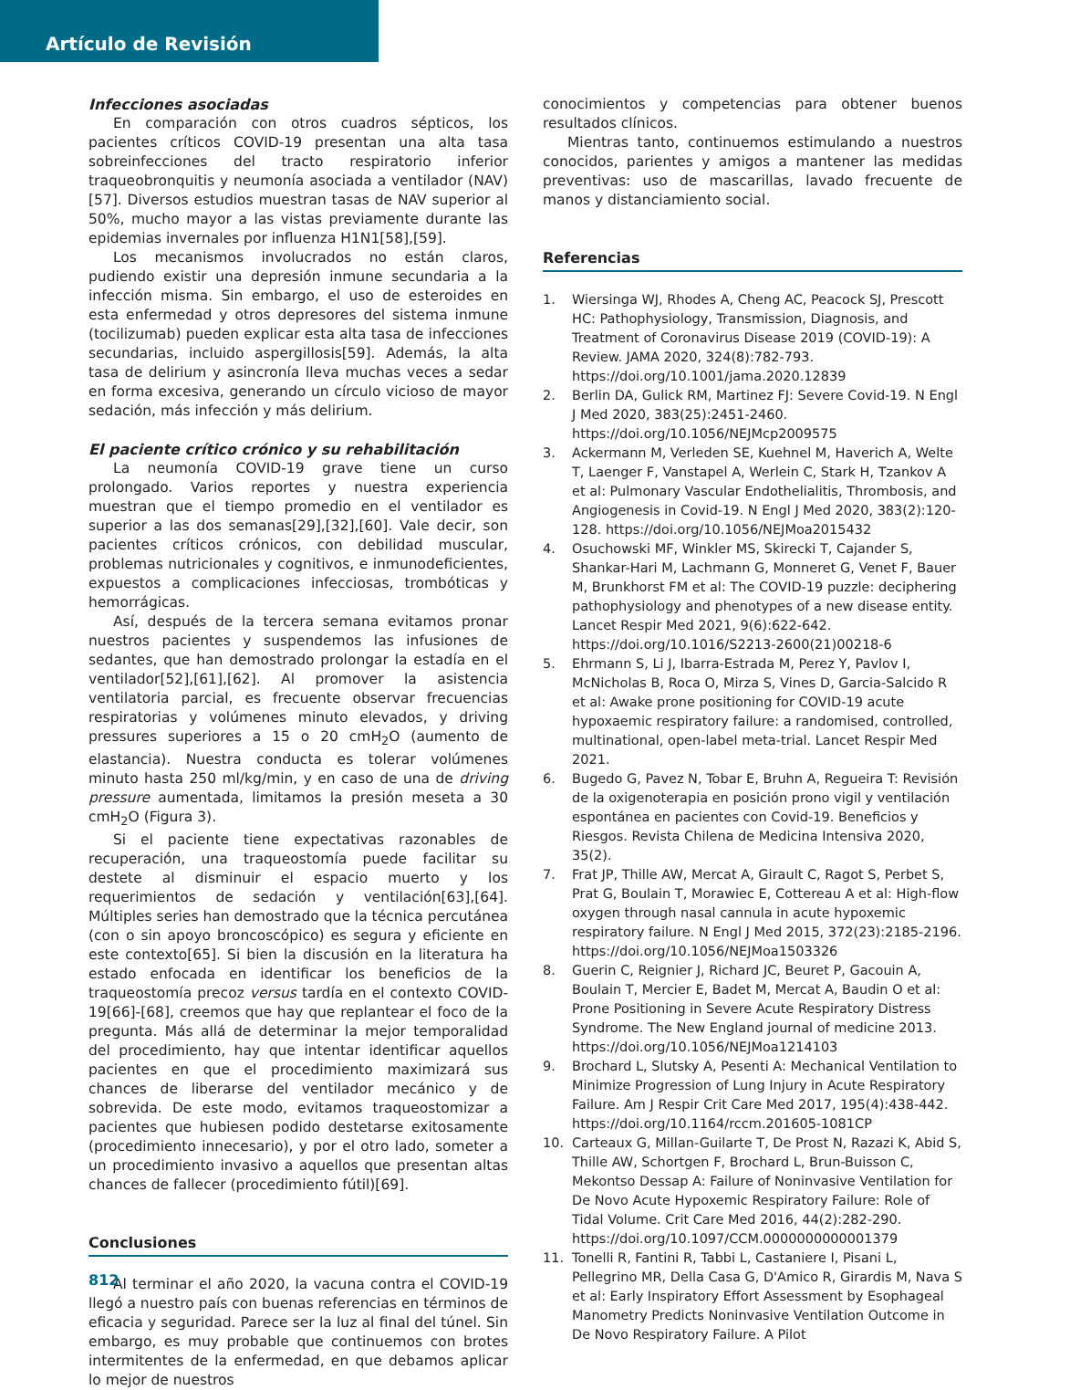Artículo de Revisión
Infecciones asociadas
En comparación con otros cuadros sépticos, los pacientes críticos COVID-19 presentan una alta tasa sobreinfecciones del tracto respiratorio inferior traqueobronquitis y neumonía asociada a ventilador (NAV)[57]. Diversos estudios muestran tasas de NAV superior al 50%, mucho mayor a las vistas previamente durante las epidemias invernales por influenza H1N1[58],[59].
Los mecanismos involucrados no están claros, pudiendo existir una depresión inmune secundaria a la infección misma. Sin embargo, el uso de esteroides en esta enfermedad y otros depresores del sistema inmune (tocilizumab) pueden explicar esta alta tasa de infecciones secundarias, incluido aspergillosis[59]. Además, la alta tasa de delirium y asincronía lleva muchas veces a sedar en forma excesiva, generando un círculo vicioso de mayor sedación, más infección y más delirium.
El paciente crítico crónico y su rehabilitación
La neumonía COVID-19 grave tiene un curso prolongado. Varios reportes y nuestra experiencia muestran que el tiempo promedio en el ventilador es superior a las dos semanas[29],[32],[60]. Vale decir, son pacientes críticos crónicos, con debilidad muscular, problemas nutricionales y cognitivos, e inmunodeficientes, expuestos a complicaciones infecciosas, trombóticas y hemorrágicas.
Así, después de la tercera semana evitamos pronar nuestros pacientes y suspendemos las infusiones de sedantes, que han demostrado prolongar la estadía en el ventilador[52],[61],[62]. Al promover la asistencia ventilatoria parcial, es frecuente observar frecuencias respiratorias y volúmenes minuto elevados, y driving pressures superiores a 15 o 20 cmH<sub>2</sub>O (aumento de elastancia). Nuestra conducta es tolerar volúmenes minuto hasta 250 ml/kg/min, y en caso de una de driving pressure aumentada, limitamos la presión meseta a 30 cmH<sub>2</sub>O (Figura 3).
Si el paciente tiene expectativas razonables de recuperación, una traqueostomía puede facilitar su destete al disminuir el espacio muerto y los requerimientos de sedación y ventilación[63],[64]. Múltiples series han demostrado que la técnica percutánea (con o sin apoyo broncoscópico) es segura y eficiente en este contexto[65]. Si bien la discusión en la literatura ha estado enfocada en identificar los beneficios de la traqueostomía precoz versus tardía en el contexto COVID-19[66]-[68], creemos que hay que replantear el foco de la pregunta. Más allá de determinar la mejor temporalidad del procedimiento, hay que intentar identificar aquellos pacientes en que el procedimiento maximizará sus chances de liberarse del ventilador mecánico y de sobrevida. De este modo, evitamos traqueostomizar a pacientes que hubiesen podido destetarse exitosamente (procedimiento innecesario), y por el otro lado, someter a un procedimiento invasivo a aquellos que presentan altas chances de fallecer (procedimiento fútil)[69].
Conclusiones
Al terminar el año 2020, la vacuna contra el COVID-19 llegó a nuestro país con buenas referencias en términos de eficacia y seguridad. Parece ser la luz al final del túnel. Sin embargo, es muy probable que continuemos con brotes intermitentes de la enfermedad, en que debamos aplicar lo mejor de nuestros
conocimientos y competencias para obtener buenos resultados clínicos.
Mientras tanto, continuemos estimulando a nuestros conocidos, parientes y amigos a mantener las medidas preventivas: uso de mascarillas, lavado frecuente de manos y distanciamiento social.
Referencias
1. Wiersinga WJ, Rhodes A, Cheng AC, Peacock SJ, Prescott HC: Pathophysiology, Transmission, Diagnosis, and Treatment of Coronavirus Disease 2019 (COVID-19): A Review. JAMA 2020, 324(8):782-793. https://doi.org/10.1001/jama.2020.12839
2. Berlin DA, Gulick RM, Martinez FJ: Severe Covid-19. N Engl J Med 2020, 383(25):2451-2460. https://doi.org/10.1056/NEJMcp2009575
3. Ackermann M, Verleden SE, Kuehnel M, Haverich A, Welte T, Laenger F, Vanstapel A, Werlein C, Stark H, Tzankov A et al: Pulmonary Vascular Endothelialitis, Thrombosis, and Angiogenesis in Covid-19. N Engl J Med 2020, 383(2):120-128. https://doi.org/10.1056/NEJMoa2015432
4. Osuchowski MF, Winkler MS, Skirecki T, Cajander S, Shankar-Hari M, Lachmann G, Monneret G, Venet F, Bauer M, Brunkhorst FM et al: The COVID-19 puzzle: deciphering pathophysiology and phenotypes of a new disease entity. Lancet Respir Med 2021, 9(6):622-642. https://doi.org/10.1016/S2213-2600(21)00218-6
5. Ehrmann S, Li J, Ibarra-Estrada M, Perez Y, Pavlov I, McNicholas B, Roca O, Mirza S, Vines D, Garcia-Salcido R et al: Awake prone positioning for COVID-19 acute hypoxaemic respiratory failure: a randomised, controlled, multinational, open-label meta-trial. Lancet Respir Med 2021.
6. Bugedo G, Pavez N, Tobar E, Bruhn A, Regueira T: Revisión de la oxigenoterapia en posición prono vigil y ventilación espontánea en pacientes con Covid-19. Beneficios y Riesgos. Revista Chilena de Medicina Intensiva 2020, 35(2).
7. Frat JP, Thille AW, Mercat A, Girault C, Ragot S, Perbet S, Prat G, Boulain T, Morawiec E, Cottereau A et al: High-flow oxygen through nasal cannula in acute hypoxemic respiratory failure. N Engl J Med 2015, 372(23):2185-2196. https://doi.org/10.1056/NEJMoa1503326
8. Guerin C, Reignier J, Richard JC, Beuret P, Gacouin A, Boulain T, Mercier E, Badet M, Mercat A, Baudin O et al: Prone Positioning in Severe Acute Respiratory Distress Syndrome. The New England journal of medicine 2013. https://doi.org/10.1056/NEJMoa1214103
9. Brochard L, Slutsky A, Pesenti A: Mechanical Ventilation to Minimize Progression of Lung Injury in Acute Respiratory Failure. Am J Respir Crit Care Med 2017, 195(4):438-442. https://doi.org/10.1164/rccm.201605-1081CP
10. Carteaux G, Millan-Guilarte T, De Prost N, Razazi K, Abid S, Thille AW, Schortgen F, Brochard L, Brun-Buisson C, Mekontso Dessap A: Failure of Noninvasive Ventilation for De Novo Acute Hypoxemic Respiratory Failure: Role of Tidal Volume. Crit Care Med 2016, 44(2):282-290. https://doi.org/10.1097/CCM.0000000000001379
11. Tonelli R, Fantini R, Tabbi L, Castaniere I, Pisani L, Pellegrino MR, Della Casa G, D'Amico R, Girardis M, Nava S et al: Early Inspiratory Effort Assessment by Esophageal Manometry Predicts Noninvasive Ventilation Outcome in De Novo Respiratory Failure. A Pilot
812